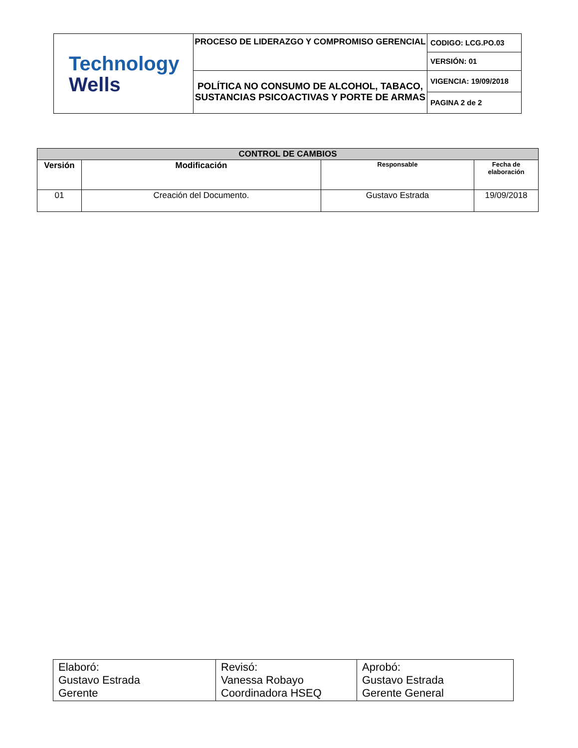| Technology Wells | PROCESO DE LIDERAZGO Y COMPROMISO GERENCIAL | CODIGO: LCG.PO.03 |
| | | VERSIÓN: 01 |
| | POLÍTICA NO CONSUMO DE ALCOHOL, TABACO, SUSTANCIAS PSICOACTIVAS Y PORTE DE ARMAS | VIGENCIA: 19/09/2018 |
| | | PAGINA 2 de 2 |
| CONTROL DE CAMBIOS | | | |
| --- | --- | --- | --- |
| Versión | Modificación | Responsable | Fecha de elaboración |
| 01 | Creación del Documento. | Gustavo Estrada | 19/09/2018 |
| Elaboró: Gustavo Estrada Gerente | Revisó: Vanessa Robayo Coordinadora HSEQ | Aprobó: Gustavo Estrada Gerente General |